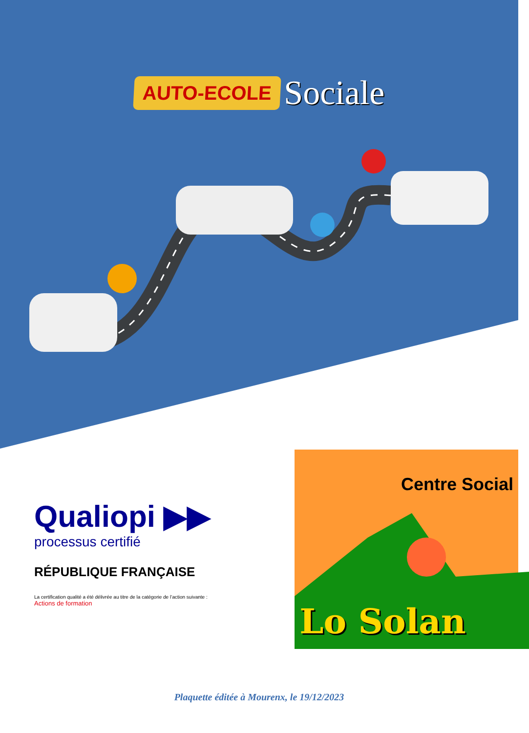AUTO-ECOLE Sociale
Qualiopi ▶▶
processus certifié
RÉPUBLIQUE FRANÇAISE
La certification qualité a été délivrée au titre de la catégorie de l’action suivante :
Actions de formation
Centre Social
Lo Solan
Plaquette éditée à Mourenx, le 19/12/2023